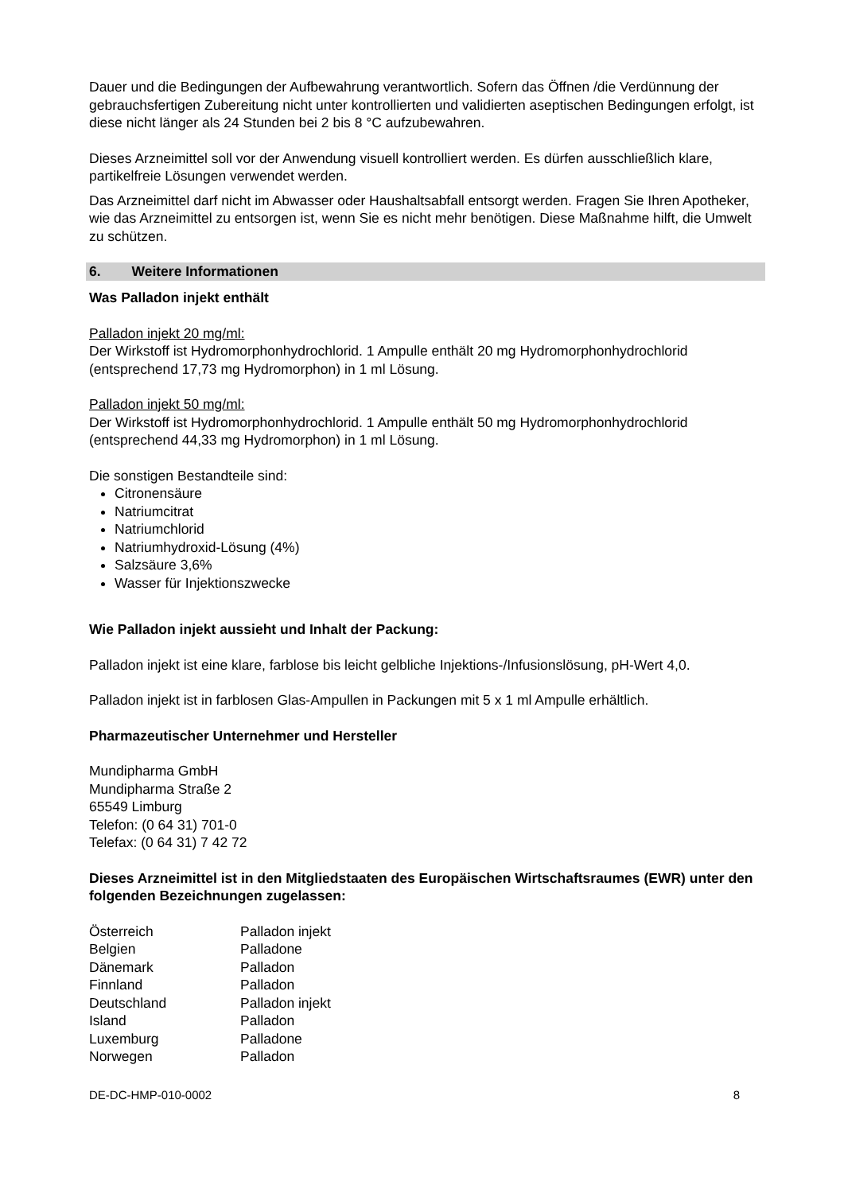Dauer und die Bedingungen der Aufbewahrung verantwortlich. Sofern das Öffnen /die Verdünnung der gebrauchsfertigen Zubereitung nicht unter kontrollierten und validierten aseptischen Bedingungen erfolgt, ist diese nicht länger als 24 Stunden bei 2 bis 8 °C aufzubewahren.
Dieses Arzneimittel soll vor der Anwendung visuell kontrolliert werden. Es dürfen ausschließlich klare, partikelfreie Lösungen verwendet werden.
Das Arzneimittel darf nicht im Abwasser oder Haushaltsabfall entsorgt werden. Fragen Sie Ihren Apotheker, wie das Arzneimittel zu entsorgen ist, wenn Sie es nicht mehr benötigen. Diese Maßnahme hilft, die Umwelt zu schützen.
6. Weitere Informationen
Was Palladon injekt enthält
Palladon injekt 20 mg/ml:
Der Wirkstoff ist Hydromorphonhydrochlorid. 1 Ampulle enthält 20 mg Hydromorphonhydrochlorid (entsprechend 17,73 mg Hydromorphon) in 1 ml Lösung.
Palladon injekt 50 mg/ml:
Der Wirkstoff ist Hydromorphonhydrochlorid. 1 Ampulle enthält 50 mg Hydromorphonhydrochlorid (entsprechend 44,33 mg Hydromorphon) in 1 ml Lösung.
Die sonstigen Bestandteile sind:
Citronensäure
Natriumcitrat
Natriumchlorid
Natriumhydroxid-Lösung (4%)
Salzsäure 3,6%
Wasser für Injektionszwecke
Wie Palladon injekt aussieht und Inhalt der Packung:
Palladon injekt ist eine klare, farblose bis leicht gelbliche Injektions-/Infusionslösung, pH-Wert 4,0.
Palladon injekt ist in farblosen Glas-Ampullen in Packungen mit 5 x 1 ml Ampulle erhältlich.
Pharmazeutischer Unternehmer und Hersteller
Mundipharma GmbH
Mundipharma Straße 2
65549 Limburg
Telefon: (0 64 31) 701-0
Telefax: (0 64 31) 7 42 72
Dieses Arzneimittel ist in den Mitgliedstaaten des Europäischen Wirtschaftsraumes (EWR) unter den folgenden Bezeichnungen zugelassen:
| Österreich | Palladon injekt |
| Belgien | Palladone |
| Dänemark | Palladon |
| Finnland | Palladon |
| Deutschland | Palladon injekt |
| Island | Palladon |
| Luxemburg | Palladone |
| Norwegen | Palladon |
DE-DC-HMP-010-0002 8